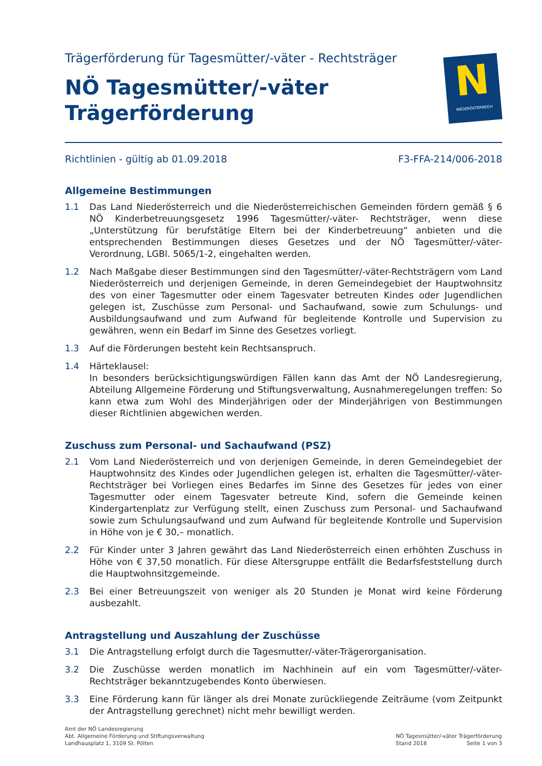Trägerförderung für Tagesmütter/-väter - Rechtsträger
NÖ Tagesmütter/-väter
Trägerförderung
N
NIEDERÖSTERREICH
Richtlinien - gültig ab 01.09.2018 F3-FFA-214/006-2018
Allgemeine Bestimmungen
1.1 Das Land Niederösterreich und die Niederösterreichischen Gemeinden fördern gemäß § 6 NÖ Kinderbetreuungsgesetz 1996 Tagesmütter/-väter- Rechtsträger, wenn diese „Unterstützung für berufstätige Eltern bei der Kinderbetreuung“ anbieten und die entsprechenden Bestimmungen dieses Gesetzes und der NÖ Tagesmütter/-väter-Verordnung, LGBl. 5065/1-2, eingehalten werden.
1.2 Nach Maßgabe dieser Bestimmungen sind den Tagesmütter/-väter-Rechtsträgern vom Land Niederösterreich und derjenigen Gemeinde, in deren Gemeindegebiet der Hauptwohnsitz des von einer Tagesmutter oder einem Tagesvater betreuten Kindes oder Jugendlichen gelegen ist, Zuschüsse zum Personal- und Sachaufwand, sowie zum Schulungs- und Ausbildungsaufwand und zum Aufwand für begleitende Kontrolle und Supervision zu gewähren, wenn ein Bedarf im Sinne des Gesetzes vorliegt.
1.3 Auf die Förderungen besteht kein Rechtsanspruch.
1.4 Härteklausel:
In besonders berücksichtigungswürdigen Fällen kann das Amt der NÖ Landesregierung, Abteilung Allgemeine Förderung und Stiftungsverwaltung, Ausnahmeregelungen treffen: So kann etwa zum Wohl des Minderjährigen oder der Minderjährigen von Bestimmungen dieser Richtlinien abgewichen werden.
Zuschuss zum Personal- und Sachaufwand (PSZ)
2.1 Vom Land Niederösterreich und von derjenigen Gemeinde, in deren Gemeindegebiet der Hauptwohnsitz des Kindes oder Jugendlichen gelegen ist, erhalten die Tagesmütter/-väter-Rechtsträger bei Vorliegen eines Bedarfes im Sinne des Gesetzes für jedes von einer Tagesmutter oder einem Tagesvater betreute Kind, sofern die Gemeinde keinen Kindergartenplatz zur Verfügung stellt, einen Zuschuss zum Personal- und Sachaufwand sowie zum Schulungsaufwand und zum Aufwand für begleitende Kontrolle und Supervision in Höhe von je € 30,– monatlich.
2.2 Für Kinder unter 3 Jahren gewährt das Land Niederösterreich einen erhöhten Zuschuss in Höhe von € 37,50 monatlich. Für diese Altersgruppe entfällt die Bedarfsfeststellung durch die Hauptwohnsitzgemeinde.
2.3 Bei einer Betreuungszeit von weniger als 20 Stunden je Monat wird keine Förderung ausbezahlt.
Antragstellung und Auszahlung der Zuschüsse
3.1 Die Antragstellung erfolgt durch die Tagesmutter/-väter-Trägerorganisation.
3.2 Die Zuschüsse werden monatlich im Nachhinein auf ein vom Tagesmütter/-väter-Rechtsträger bekanntzugebendes Konto überwiesen.
3.3 Eine Förderung kann für länger als drei Monate zurückliegende Zeiträume (vom Zeitpunkt der Antragstellung gerechnet) nicht mehr bewilligt werden.
Amt der NÖ Landesregierung
Abt. Allgemeine Förderung und Stiftungsverwaltung
Landhausplatz 1, 3109 St. Pölten
NÖ Tagesmütter/-väter Trägerförderung
Stand 2018 Seite 1 von 3